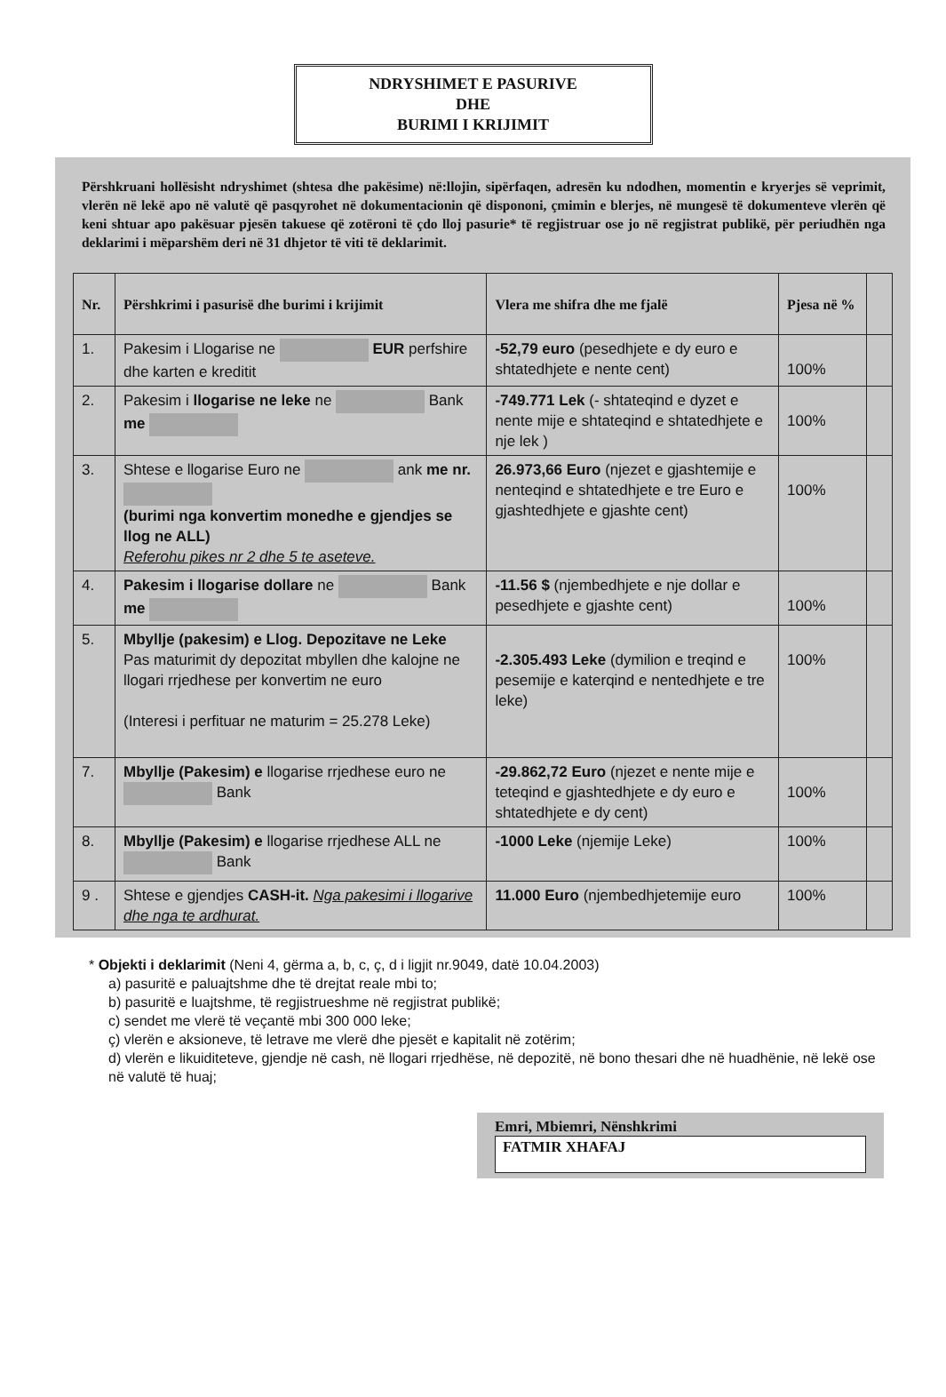NDRYSHIMET E PASURIVE
DHE
BURIMI I KRIJIMIT
Përshkruani hollësisht ndryshimet (shtesa dhe pakësime) në:llojin, sipërfaqen, adresën ku ndodhen, momentin e kryerjes së veprimit, vlerën në lekë apo në valutë që pasqyrohet në dokumentacionin që dispononi, çmimin e blerjes, në mungesë të dokumenteve vlerën që keni shtuar apo pakësuar pjesën takuese që zotëroni të çdo lloj pasurie* të regjistruar ose jo në regjistrat publikë, për periudhën nga deklarimi i mëparshëm deri në 31 dhjetor të viti të deklarimit.
| Nr. | Përshkrimi i pasurisë dhe burimi i krijimit | Vlera me shifra dhe me fjalë | Pjesa në % | |
| --- | --- | --- | --- | --- |
| 1. | Pakesim i Llogarise ne EUR perfshire dhe karten e kreditit | -52,79 euro (pesedhjete e dy euro e shtatedhjete e nente cent) | 100% | |
| 2. | Pakesim i llogarise ne leke ne Bank me | -749.771 Lek (- shtateqind e dyzet e nente mije e shtateqind e shtatedhjete e nje lek ) | 100% | |
| 3. | Shtese e llogarise Euro ne ank me nr. (burimi nga konvertim monedhe e gjendjes se llog ne ALL) Referohu pikes nr 2 dhe 5 te aseteve. | 26.973,66 Euro (njezet e gjashtemije e nenteqind e shtatedhjete e tre Euro e gjashtedhjete e gjashte cent) | 100% | |
| 4. | Pakesim i llogarise dollare ne Bank me | -11.56 $ (njembedhjete e nje dollar e pesedhjete e gjashte cent) | 100% | |
| 5. | Mbyllje (pakesim) e Llog. Depozitave ne Leke Pas maturimit dy depozitat mbyllen dhe kalojne ne llogari rrjedhese per konvertim ne euro (Interesi i perfituar ne maturim = 25.278 Leke) | -2.305.493 Leke (dymilion e treqind e pesemije e katerqind e nentedhjete e tre leke) | 100% | |
| 7. | Mbyllje (Pakesim) e llogarise rrjedhese euro ne Bank | -29.862,72 Euro (njezet e nente mije e teteqind e gjashtedhjete e dy euro e shtatedhjete e dy cent) | 100% | |
| 8. | Mbyllje (Pakesim) e llogarise rrjedhese ALL ne Bank | -1000 Leke (njemije Leke) | 100% | |
| 9 . | Shtese e gjendjes CASH-it. Nga pakesimi i llogarive dhe nga te ardhurat. | 11.000 Euro (njembedhjetemije euro | 100% | |
* Objekti i deklarimit (Neni 4, gërma a, b, c, ç, d i ligjit nr.9049, datë 10.04.2003)
a) pasuritë e paluajtshme dhe të drejtat reale mbi to;
b) pasuritë e luajtshme, të regjistrueshme në regjistrat publikë;
c) sendet me vlerë të veçantë mbi 300 000 leke;
ç) vlerën e aksioneve, të letrave me vlerë dhe pjesët e kapitalit në zotërim;
d) vlerën e likuiditeteve, gjendje në cash, në llogari rrjedhëse, në depozitë, në bono thesari dhe në huadhënie, në lekë ose në valutë të huaj;
Emri, Mbiemri, Nënshkrimi
FATMIR XHAFAJ